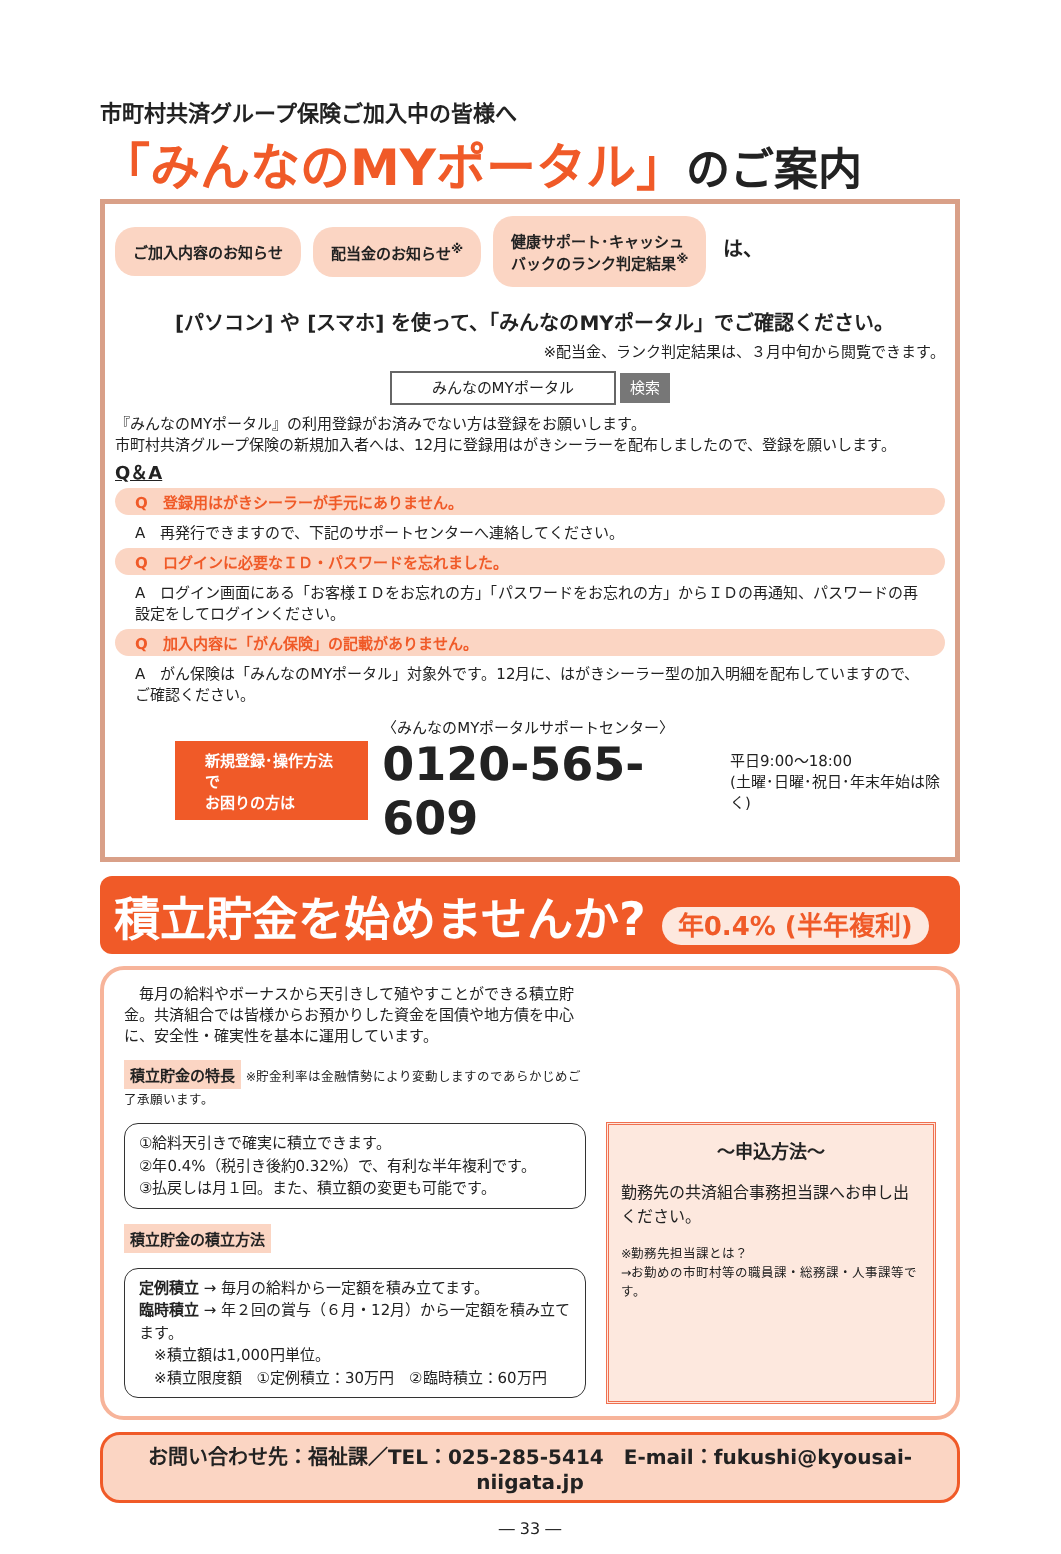市町村共済グループ保険ご加入中の皆様へ
「みんなのMYポータル」のご案内
ご加入内容のお知らせ 配当金のお知らせ<sup>※</sup> 健康サポート･キャッシュ
バックのランク判定結果<sup>※</sup> は、
[パソコン] や [スマホ] を使って、「みんなのMYポータル」でご確認ください。
※配当金、ランク判定結果は、３月中旬から閲覧できます。
みんなのMYポータル 検索
『みんなのMYポータル』の利用登録がお済みでない方は登録をお願いします。
市町村共済グループ保険の新規加入者へは、12月に登録用はがきシーラーを配布しましたので、登録を願いします。
Q＆A
Q　登録用はがきシーラーが手元にありません。
A　再発行できますので、下記のサポートセンターへ連絡してください。
Q　ログインに必要なＩＤ・パスワードを忘れました。
A　ログイン画面にある「お客様ＩＤをお忘れの方」「パスワードをお忘れの方」からＩＤの再通知、パスワードの再設定をしてログインください。
Q　加入内容に「がん保険」の記載がありません。
A　がん保険は「みんなのMYポータル」対象外です。12月に、はがきシーラー型の加入明細を配布していますので、ご確認ください。
新規登録･操作方法で
お困りの方は
〈みんなのMYポータルサポートセンター〉
0120-565-609
平日9:00～18:00
(土曜･日曜･祝日･年末年始は除く)
積立貯金を始めませんか? 年0.4% (半年複利)
　毎月の給料やボーナスから天引きして殖やすことができる積立貯金。共済組合では皆様からお預かりした資金を国債や地方債を中心に、安全性・確実性を基本に運用しています。
積立貯金の特長 ※貯金利率は金融情勢により変動しますのであらかじめご了承願います。
①給料天引きで確実に積立できます。
②年0.4%（税引き後約0.32%）で、有利な半年複利です。
③払戻しは月１回。また、積立額の変更も可能です。
積立貯金の積立方法
定例積立 → 毎月の給料から一定額を積み立てます。
臨時積立 → 年２回の賞与（６月・12月）から一定額を積み立てます。
　※積立額は1,000円単位。
　※積立限度額　①定例積立：30万円　②臨時積立：60万円
～申込方法～
勤務先の共済組合事務担当課へお申し出ください。
※勤務先担当課とは？
→お勤めの市町村等の職員課・総務課・人事課等です。
お問い合わせ先：福祉課／TEL：025-285-5414　E-mail：fukushi@kyousai-niigata.jp
― 33 ―